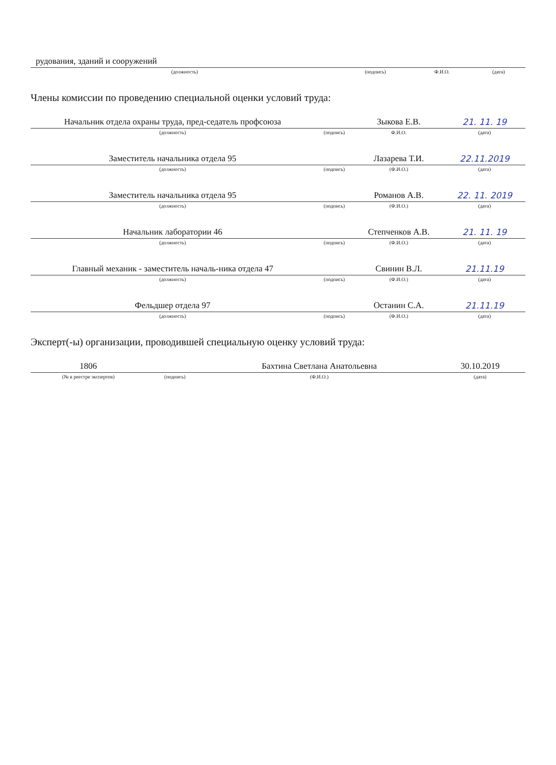| рудования, зданий и сооружений | | | |
| (должность) | (подпись) | Ф.И.О. | (дата) |
Члены комиссии по проведению специальной оценки условий труда:
| Начальник отдела охраны труда, пред-седатель профсоюза | | Зыкова Е.В. | 21. 11. 19 |
| (должность) | (подпись) | Ф.И.О. | (дата) |
| Заместитель начальника отдела 95 | | Лазарева Т.И. | 22.11.2019 |
| (должность) | (подпись) | (Ф.И.О.) | (дата) |
| Заместитель начальника отдела 95 | | Романов А.В. | 22. 11. 2019 |
| (должность) | (подпись) | (Ф.И.О.) | (дата) |
| Начальник лаборатории 46 | | Степченков А.В. | 21. 11. 19 |
| (должность) | (подпись) | (Ф.И.О.) | (дата) |
| Главный механик - заместитель началь-ника отдела 47 | | Свинин В.Л. | 21.11.19 |
| (должность) | (подпись) | (Ф.И.О.) | (дата) |
| Фельдшер отдела 97 | | Останин С.А. | 21.11.19 |
| (должность) | (подпись) | (Ф.И.О.) | (дата) |
Эксперт(-ы) организации, проводившей специальную оценку условий труда:
| 1806 | | Бахтина Светлана Анатольевна | 30.10.2019 |
| (№ в реестре экспертов) | (подпись) | (Ф.И.О.) | (дата) |